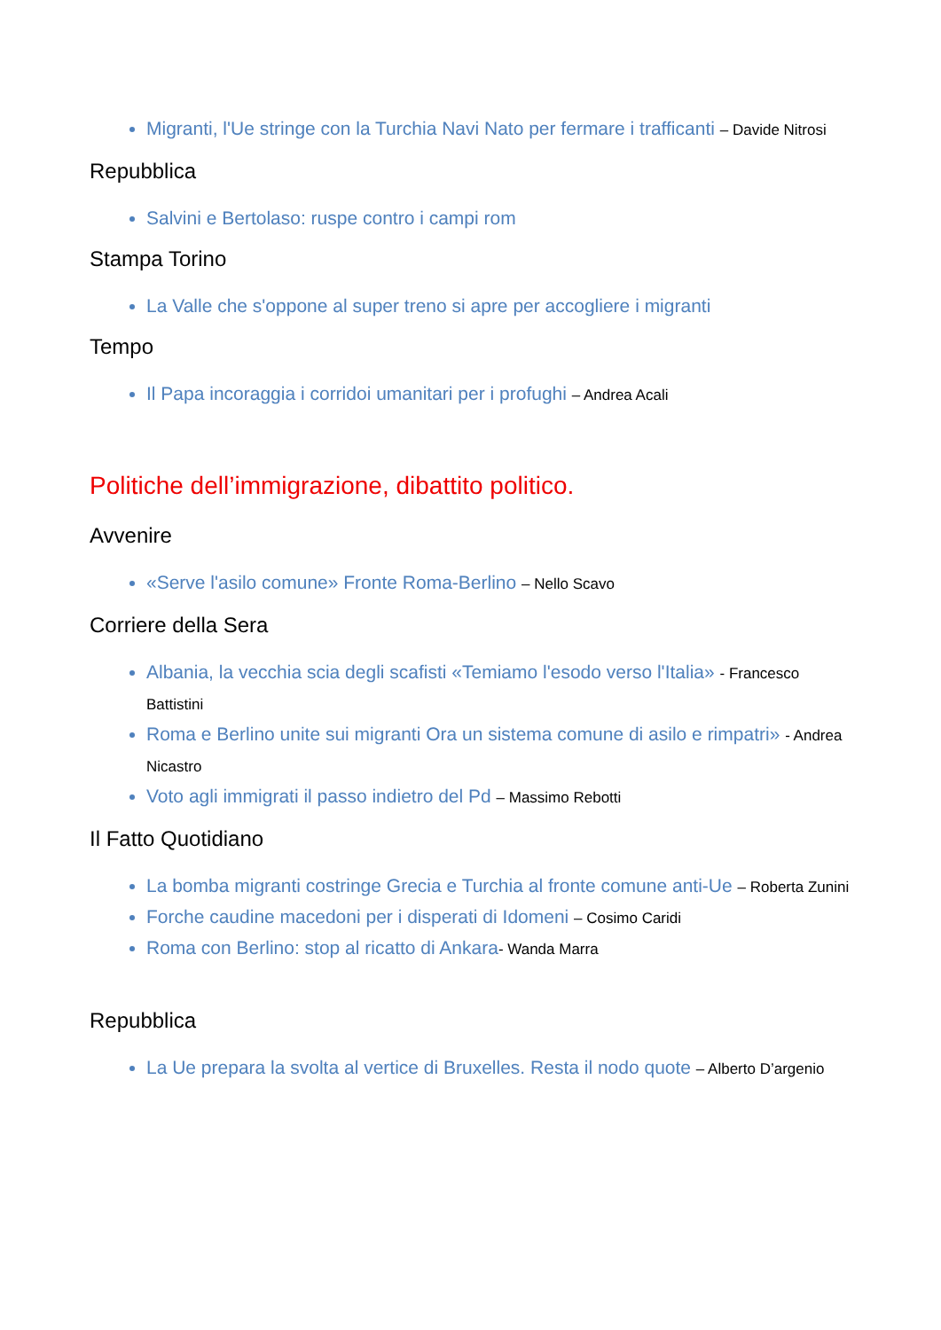Migranti, l'Ue stringe con la Turchia Navi Nato per fermare i trafficanti – Davide Nitrosi
Repubblica
Salvini e Bertolaso: ruspe contro i campi rom
Stampa Torino
La Valle che s'oppone al super treno si apre per accogliere i migranti
Tempo
Il Papa incoraggia i corridoi umanitari per i profughi – Andrea Acali
Politiche dell’immigrazione, dibattito politico.
Avvenire
«Serve l'asilo comune» Fronte Roma-Berlino – Nello Scavo
Corriere della Sera
Albania, la vecchia scia degli scafisti «Temiamo l'esodo verso l'Italia» - Francesco Battistini
Roma e Berlino unite sui migranti Ora un sistema comune di asilo e rimpatri» - Andrea Nicastro
Voto agli immigrati il passo indietro del Pd – Massimo Rebotti
Il Fatto Quotidiano
La bomba migranti costringe Grecia e Turchia al fronte comune anti-Ue – Roberta Zunini
Forche caudine macedoni per i disperati di Idomeni – Cosimo Caridi
Roma con Berlino: stop al ricatto di Ankara- Wanda Marra
Repubblica
La Ue prepara la svolta al vertice di Bruxelles. Resta il nodo quote – Alberto D’argenio